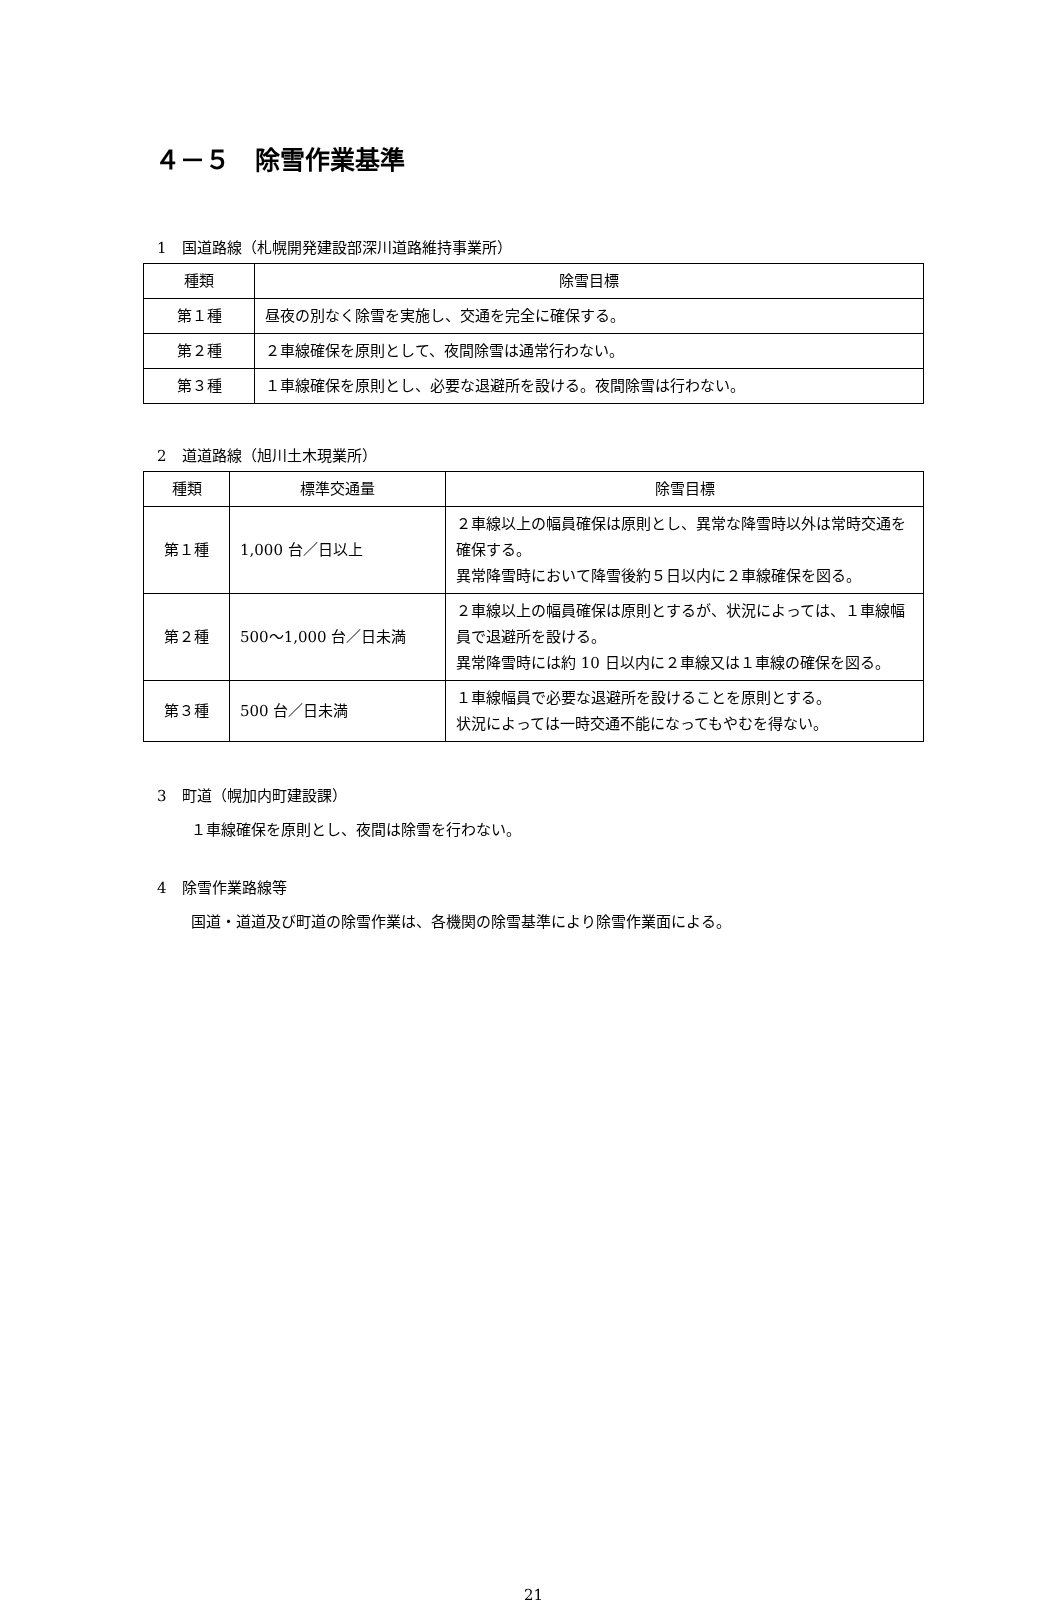４－５　除雪作業基準
1　国道路線（札幌開発建設部深川道路維持事業所）
| 種類 | 除雪目標 |
| --- | --- |
| 第１種 | 昼夜の別なく除雪を実施し、交通を完全に確保する。 |
| 第２種 | ２車線確保を原則として、夜間除雪は通常行わない。 |
| 第３種 | １車線確保を原則とし、必要な退避所を設ける。夜間除雪は行わない。 |
2　道道路線（旭川土木現業所）
| 種類 | 標準交通量 | 除雪目標 |
| --- | --- | --- |
| 第１種 | 1,000 台／日以上 | ２車線以上の幅員確保は原則とし、異常な降雪時以外は常時交通を確保する。 異常降雪時において降雪後約５日以内に２車線確保を図る。 |
| 第２種 | 500～1,000 台／日未満 | ２車線以上の幅員確保は原則とするが、状況によっては、１車線幅員で退避所を設ける。 異常降雪時には約 10 日以内に２車線又は１車線の確保を図る。 |
| 第３種 | 500 台／日未満 | １車線幅員で必要な退避所を設けることを原則とする。 状況によっては一時交通不能になってもやむを得ない。 |
3　町道（幌加内町建設課）
１車線確保を原則とし、夜間は除雪を行わない。
4　除雪作業路線等
国道・道道及び町道の除雪作業は、各機関の除雪基準により除雪作業面による。
21